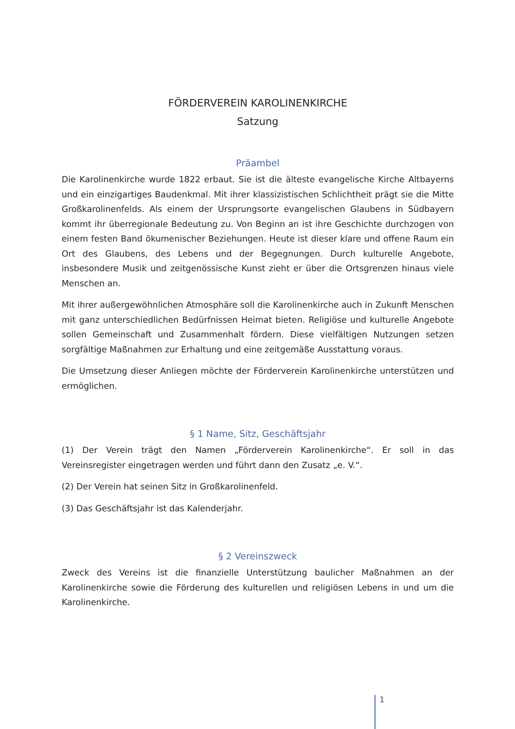FÖRDERVEREIN KAROLINENKIRCHE
Satzung
Präambel
Die Karolinenkirche wurde 1822 erbaut. Sie ist die älteste evangelische Kirche Altbayerns und ein einzigartiges Baudenkmal. Mit ihrer klassizistischen Schlichtheit prägt sie die Mitte Großkarolinenfelds. Als einem der Ursprungsorte evangelischen Glaubens in Südbayern kommt ihr überregionale Bedeutung zu. Von Beginn an ist ihre Geschichte durchzogen von einem festen Band ökumenischer Beziehungen. Heute ist dieser klare und offene Raum ein Ort des Glaubens, des Lebens und der Begegnungen. Durch kulturelle Angebote, insbesondere Musik und zeitgenössische Kunst zieht er über die Ortsgrenzen hinaus viele Menschen an.
Mit ihrer außergewöhnlichen Atmosphäre soll die Karolinenkirche auch in Zukunft Menschen mit ganz unterschiedlichen Bedürfnissen Heimat bieten. Religiöse und kulturelle Angebote sollen Gemeinschaft und Zusammenhalt fördern. Diese vielfältigen Nutzungen setzen sorgfältige Maßnahmen zur Erhaltung und eine zeitgemäße Ausstattung voraus.
Die Umsetzung dieser Anliegen möchte der Förderverein Karolinenkirche unterstützen und ermöglichen.
§ 1 Name, Sitz, Geschäftsjahr
(1) Der Verein trägt den Namen „Förderverein Karolinenkirche“. Er soll in das Vereinsregister eingetragen werden und führt dann den Zusatz „e. V.“.
(2) Der Verein hat seinen Sitz in Großkarolinenfeld.
(3) Das Geschäftsjahr ist das Kalenderjahr.
§ 2 Vereinszweck
Zweck des Vereins ist die finanzielle Unterstützung baulicher Maßnahmen an der Karolinenkirche sowie die Förderung des kulturellen und religiösen Lebens in und um die Karolinenkirche.
1